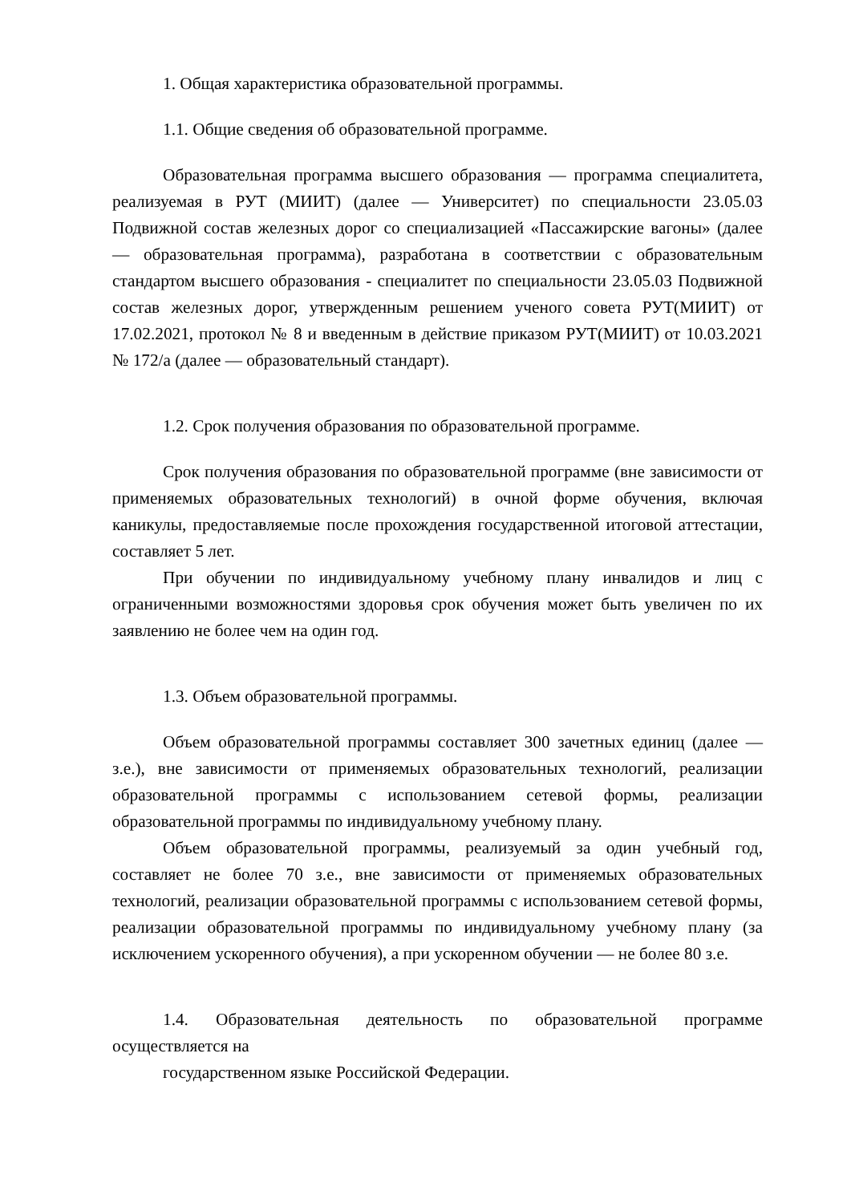1. Общая характеристика образовательной программы.
1.1. Общие сведения об образовательной программе.
Образовательная программа высшего образования — программа специалитета, реализуемая в РУТ (МИИТ) (далее — Университет) по специальности 23.05.03 Подвижной состав железных дорог со специализацией «Пассажирские вагоны» (далее — образовательная программа), разработана в соответствии с образовательным стандартом высшего образования - специалитет по специальности 23.05.03 Подвижной состав железных дорог, утвержденным решением ученого совета РУТ(МИИТ) от 17.02.2021, протокол № 8 и введенным в действие приказом РУТ(МИИТ) от 10.03.2021 № 172/а (далее — образовательный стандарт).
1.2. Срок получения образования по образовательной программе.
Срок получения образования по образовательной программе (вне зависимости от применяемых образовательных технологий) в очной форме обучения, включая каникулы, предоставляемые после прохождения государственной итоговой аттестации, составляет 5 лет.
При обучении по индивидуальному учебному плану инвалидов и лиц с ограниченными возможностями здоровья срок обучения может быть увеличен по их заявлению не более чем на один год.
1.3. Объем образовательной программы.
Объем образовательной программы составляет 300 зачетных единиц (далее — з.е.), вне зависимости от применяемых образовательных технологий, реализации образовательной программы с использованием сетевой формы, реализации образовательной программы по индивидуальному учебному плану.
Объем образовательной программы, реализуемый за один учебный год, составляет не более 70 з.е., вне зависимости от применяемых образовательных технологий, реализации образовательной программы с использованием сетевой формы, реализации образовательной программы по индивидуальному учебному плану (за исключением ускоренного обучения), а при ускоренном обучении — не более 80 з.е.
1.4. Образовательная деятельность по образовательной программе осуществляется на
государственном языке Российской Федерации.